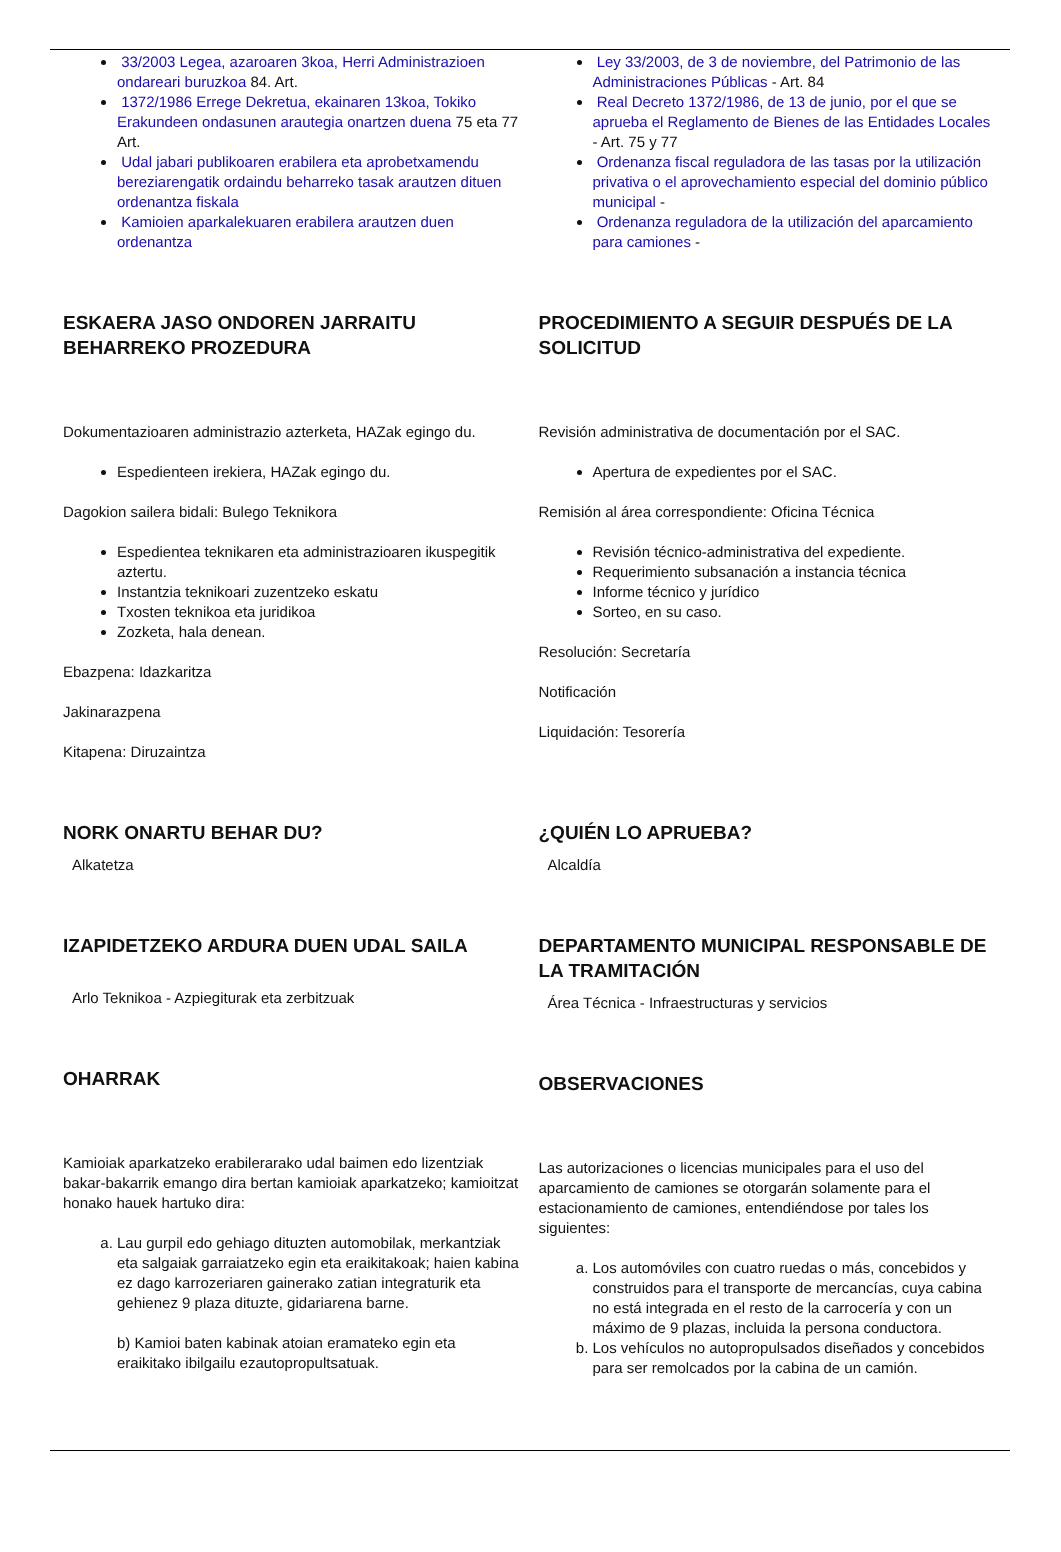33/2003 Legea, azaroaren 3koa, Herri Administrazioen ondareari buruzkoa 84. Art.
1372/1986 Errege Dekretua, ekainaren 13koa, Tokiko Erakundeen ondasunen arautegia onartzen duena 75 eta 77 Art.
Udal jabari publikoaren erabilera eta aprobetxamendu bereziarengatik ordaindu beharreko tasak arautzen dituen ordenantza fiskala
Kamioien aparkalekuaren erabilera arautzen duen ordenantza
ESKAERA JASO ONDOREN JARRAITU BEHARREKO PROZEDURA
Dokumentazioaren administrazio azterketa, HAZak egingo du.
Espedienteen irekiera, HAZak egingo du.
Dagokion sailera bidali: Bulego Teknikora
Espedientea teknikaren eta administrazioaren ikuspegitik aztertu.
Instantzia teknikoari zuzentzeko eskatu
Txosten teknikoa eta juridikoa
Zozketa, hala denean.
Ebazpena: Idazkaritza
Jakinarazpena
Kitapena: Diruzaintza
NORK ONARTU BEHAR DU?
Alkatetza
IZAPIDETZEKO ARDURA DUEN UDAL SAILA
Arlo Teknikoa - Azpiegiturak eta zerbitzuak
OHARRAK
Kamioiak aparkatzeko erabilerarako udal baimen edo lizentziak bakar-bakarrik emango dira bertan kamioiak aparkatzeko; kamioitzat honako hauek hartuko dira:
a. Lau gurpil edo gehiago dituzten automobilak, merkantziak eta salgaiak garraiatzeko egin eta eraikitakoak; haien kabina ez dago karrozeriaren gainerako zatian integraturik eta gehienez 9 plaza dituzte, gidariarena barne.
b) Kamioi baten kabinak atoian eramateko egin eta eraikitako ibilgailu ezautopropultsatuak.
Ley 33/2003, de 3 de noviembre, del Patrimonio de las Administraciones Públicas - Art. 84
Real Decreto 1372/1986, de 13 de junio, por el que se aprueba el Reglamento de Bienes de las Entidades Locales - Art. 75 y 77
Ordenanza fiscal reguladora de las tasas por la utilización privativa o el aprovechamiento especial del dominio público municipal -
Ordenanza reguladora de la utilización del aparcamiento para camiones -
PROCEDIMIENTO A SEGUIR DESPUÉS DE LA SOLICITUD
Revisión administrativa de documentación por el SAC.
Apertura de expedientes por el SAC.
Remisión al área correspondiente: Oficina Técnica
Revisión técnico-administrativa del expediente.
Requerimiento subsanación a instancia técnica
Informe técnico y jurídico
Sorteo, en su caso.
Resolución: Secretaría
Notificación
Liquidación: Tesorería
¿QUIÉN LO APRUEBA?
Alcaldía
DEPARTAMENTO MUNICIPAL RESPONSABLE DE LA TRAMITACIÓN
Área Técnica - Infraestructuras y servicios
OBSERVACIONES
Las autorizaciones o licencias municipales para el uso del aparcamiento de camiones se otorgarán solamente para el estacionamiento de camiones, entendiéndose por tales los siguientes:
a. Los automóviles con cuatro ruedas o más, concebidos y construidos para el transporte de mercancías, cuya cabina no está integrada en el resto de la carrocería y con un máximo de 9 plazas, incluida la persona conductora.
b. Los vehículos no autopropulsados diseñados y concebidos para ser remolcados por la cabina de un camión.